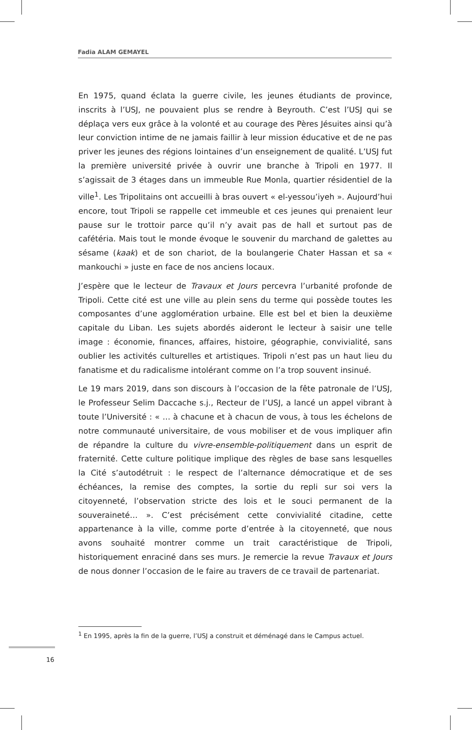Fadia ALAM GEMAYEL
En 1975, quand éclata la guerre civile, les jeunes étudiants de province, inscrits à l’USJ, ne pouvaient plus se rendre à Beyrouth. C’est l’USJ qui se déplaça vers eux grâce à la volonté et au courage des Pères Jésuites ainsi qu’à leur conviction intime de ne jamais faillir à leur mission éducative et de ne pas priver les jeunes des régions lointaines d’un enseignement de qualité. L’USJ fut la première université privée à ouvrir une branche à Tripoli en 1977. Il s’agissait de 3 étages dans un immeuble Rue Monla, quartier résidentiel de la ville<sup>1</sup>. Les Tripolitains ont accueilli à bras ouvert « el-yessou’iyeh ». Aujourd’hui encore, tout Tripoli se rappelle cet immeuble et ces jeunes qui prenaient leur pause sur le trottoir parce qu’il n’y avait pas de hall et surtout pas de cafétéria. Mais tout le monde évoque le souvenir du marchand de galettes au sésame (kaak) et de son chariot, de la boulangerie Chater Hassan et sa « mankouchi » juste en face de nos anciens locaux.
J’espère que le lecteur de Travaux et Jours percevra l’urbanité profonde de Tripoli. Cette cité est une ville au plein sens du terme qui possède toutes les composantes d’une agglomération urbaine. Elle est bel et bien la deuxième capitale du Liban. Les sujets abordés aideront le lecteur à saisir une telle image : économie, finances, affaires, histoire, géographie, convivialité, sans oublier les activités culturelles et artistiques. Tripoli n’est pas un haut lieu du fanatisme et du radicalisme intolérant comme on l’a trop souvent insinué.
Le 19 mars 2019, dans son discours à l’occasion de la fête patronale de l’USJ, le Professeur Selim Daccache s.j., Recteur de l’USJ, a lancé un appel vibrant à toute l’Université : « … à chacune et à chacun de vous, à tous les échelons de notre communauté universitaire, de vous mobiliser et de vous impliquer afin de répandre la culture du vivre-ensemble-politiquement dans un esprit de fraternité. Cette culture politique implique des règles de base sans lesquelles la Cité s’autodétruit : le respect de l’alternance démocratique et de ses échéances, la remise des comptes, la sortie du repli sur soi vers la citoyenneté, l’observation stricte des lois et le souci permanent de la souveraineté… ». C’est précisément cette convivialité citadine, cette appartenance à la ville, comme porte d’entrée à la citoyenneté, que nous avons souhaité montrer comme un trait caractéristique de Tripoli, historiquement enraciné dans ses murs. Je remercie la revue Travaux et Jours de nous donner l’occasion de le faire au travers de ce travail de partenariat.
<sup>1</sup> En 1995, après la fin de la guerre, l’USJ a construit et déménagé dans le Campus actuel.
16